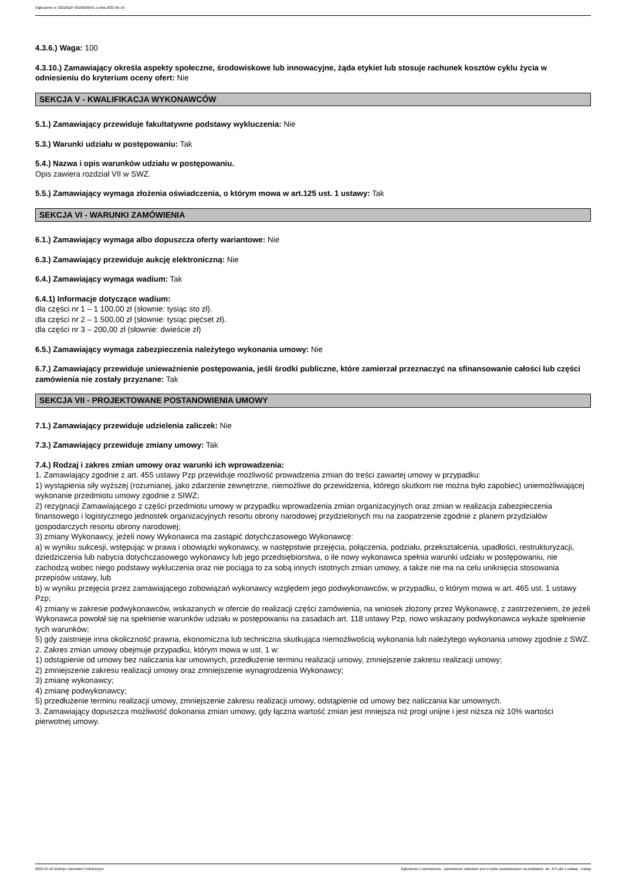Ogłoszenie nr 2022/BZP 00160296/01 z dnia 2022-05-16
4.3.6.) Waga: 100
4.3.10.) Zamawiający określa aspekty społeczne, środowiskowe lub innowacyjne, żąda etykiet lub stosuje rachunek kosztów cyklu życia w odniesieniu do kryterium oceny ofert: Nie
SEKCJA V - KWALIFIKACJA WYKONAWCÓW
5.1.) Zamawiający przewiduje fakultatywne podstawy wykluczenia: Nie
5.3.) Warunki udziału w postępowaniu: Tak
5.4.) Nazwa i opis warunków udziału w postępowaniu.
Opis zawiera rozdział VII w SWZ.
5.5.) Zamawiający wymaga złożenia oświadczenia, o którym mowa w art.125 ust. 1 ustawy: Tak
SEKCJA VI - WARUNKI ZAMÓWIENIA
6.1.) Zamawiający wymaga albo dopuszcza oferty wariantowe: Nie
6.3.) Zamawiający przewiduje aukcję elektroniczną: Nie
6.4.) Zamawiający wymaga wadium: Tak
6.4.1) Informacje dotyczące wadium:
dla części nr 1 – 1 100,00 zł (słownie: tysiąc sto zł).
dla części nr 2 – 1 500,00 zł (słownie: tysiąc pięćset zł).
dla części nr 3 – 200,00 zł (słownie: dwieście zł)
6.5.) Zamawiający wymaga zabezpieczenia należytego wykonania umowy: Nie
6.7.) Zamawiający przewiduje unieważnienie postępowania, jeśli środki publiczne, które zamierzał przeznaczyć na sfinansowanie całości lub części zamówienia nie zostały przyznane: Tak
SEKCJA VII - PROJEKTOWANE POSTANOWIENIA UMOWY
7.1.) Zamawiający przewiduje udzielenia zaliczek: Nie
7.3.) Zamawiający przewiduje zmiany umowy: Tak
7.4.) Rodzaj i zakres zmian umowy oraz warunki ich wprowadzenia:
1. Zamawiający zgodnie z art. 455 ustawy Pzp przewiduje możliwość prowadzenia zmian do treści zawartej umowy w przypadku:
1) wystąpienia siły wyższej (rozumianej, jako zdarzenie zewnętrzne, niemożliwe do przewidzenia, którego skutkom nie można było zapobiec) uniemożliwiającej wykonanie przedmiotu umowy zgodnie z SIWZ;
2) rezygnacji Zamawiającego z części przedmiotu umowy w przypadku wprowadzenia zmian organizacyjnych oraz zmian w realizacja zabezpieczenia finansowego i logistycznego jednostek organizacyjnych resortu obrony narodowej przydzielonych mu na zaopatrzenie zgodnie z planem przydziałów gospodarczych resortu obrony narodowej;
3) zmiany Wykonawcy, jeżeli nowy Wykonawca ma zastąpić dotychczasowego Wykonawcę:
a) w wyniku sukcesji, wstępując w prawa i obowiązki wykonawcy, w następstwie przejęcia, połączenia, podziału, przekształcenia, upadłości, restrukturyzacji, dziedziczenia lub nabycia dotychczasowego wykonawcy lub jego przedsiębiorstwa, o ile nowy wykonawca spełnia warunki udziału w postępowaniu, nie zachodzą wobec niego podstawy wykluczenia oraz nie pociąga to za sobą innych istotnych zmian umowy, a także nie ma na celu uniknięcia stosowania przepisów ustawy, lub
b) w wyniku przejęcia przez zamawiającego zobowiązań wykonawcy względem jego podwykonawców, w przypadku, o którym mowa w art. 465 ust. 1 ustawy Pzp;
4) zmiany w zakresie podwykonawców, wskazanych w ofercie do realizacji części zamówienia, na wniosek złożony przez Wykonawcę, z zastrzeżeniem, że jeżeli Wykonawca powołał się na spełnienie warunków udziału w postępowaniu na zasadach art. 118 ustawy Pzp, nowo wskazany podwykonawca wykaże spełnienie tych warunków;
5) gdy zaistnieje inna okoliczność prawna, ekonomiczna lub techniczna skutkująca niemożliwością wykonania lub należytego wykonania umowy zgodnie z SWZ.
2. Zakres zmian umowy obejmuje przypadku, którym mowa w ust. 1 w:
1) odstąpienie od umowy bez naliczania kar umownych, przedłużenie terminu realizacji umowy, zmniejszenie zakresu realizacji umowy;
2) zmniejszenie zakresu realizacji umowy oraz zmniejszenie wynagrodzenia Wykonawcy;
3) zmianę wykonawcy;
4) zmianę podwykonawcy;
5) przedłużenie terminu realizacji umowy, zmniejszenie zakresu realizacji umowy, odstąpienie od umowy bez naliczania kar umownych.
3. Zamawiający dopuszcza możliwość dokonania zmian umowy, gdy łączna wartość zmian jest mniejsza niż progi unijne i jest niższa niż 10% wartości pierwotnej umowy.
2022-05-16 Biuletyn Zamówień Publicznych Ogłoszenie o zamówieniu - Zamówienie udzielane jest w trybie podstawowym na podstawie: art. 275 pkt 1 ustawy - Usługi